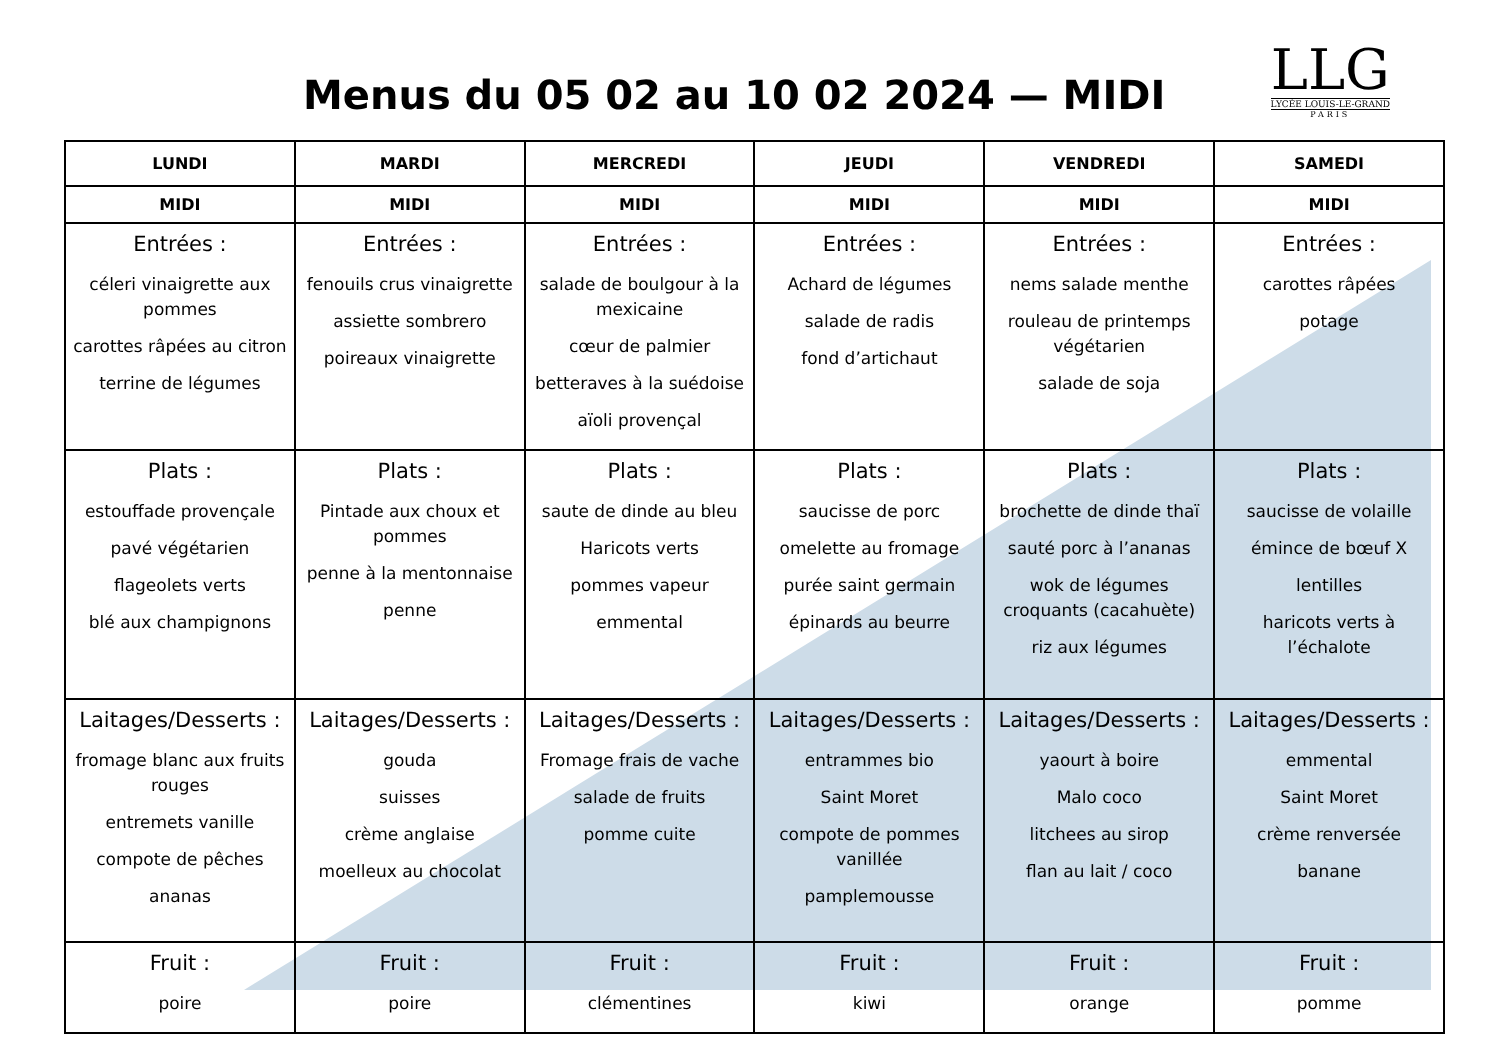Menus du 05 02 au 10 02 2024 — MIDI
LLG
LYCÉE LOUIS-LE-GRAND
PARIS
| LUNDI | MARDI | MERCREDI | JEUDI | VENDREDI | SAMEDI |
| --- | --- | --- | --- | --- | --- |
| MIDI | MIDI | MIDI | MIDI | MIDI | MIDI |
| Entrées : céleri vinaigrette aux pommes carottes râpées au citron terrine de légumes | Entrées : fenouils crus vinaigrette assiette sombrero poireaux vinaigrette | Entrées : salade de boulgour à la mexicaine cœur de palmier betteraves à la suédoise aïoli provençal | Entrées : Achard de légumes salade de radis fond d’artichaut | Entrées : nems salade menthe rouleau de printemps végétarien salade de soja | Entrées : carottes râpées potage |
| Plats : estouffade provençale pavé végétarien flageolets verts blé aux champignons | Plats : Pintade aux choux et pommes penne à la mentonnaise penne | Plats : saute de dinde au bleu Haricots verts pommes vapeur emmental | Plats : saucisse de porc omelette au fromage purée saint germain épinards au beurre | Plats : brochette de dinde thaï sauté porc à l’ananas wok de légumes croquants (cacahuète) riz aux légumes | Plats : saucisse de volaille émince de bœuf X lentilles haricots verts à l’échalote |
| Laitages/Desserts : fromage blanc aux fruits rouges entremets vanille compote de pêches ananas | Laitages/Desserts : gouda suisses crème anglaise moelleux au chocolat | Laitages/Desserts : Fromage frais de vache salade de fruits pomme cuite | Laitages/Desserts : entrammes bio Saint Moret compote de pommes vanillée pamplemousse | Laitages/Desserts : yaourt à boire Malo coco litchees au sirop flan au lait / coco | Laitages/Desserts : emmental Saint Moret crème renversée banane |
| Fruit : poire | Fruit : poire | Fruit : clémentines | Fruit : kiwi | Fruit : orange | Fruit : pomme |